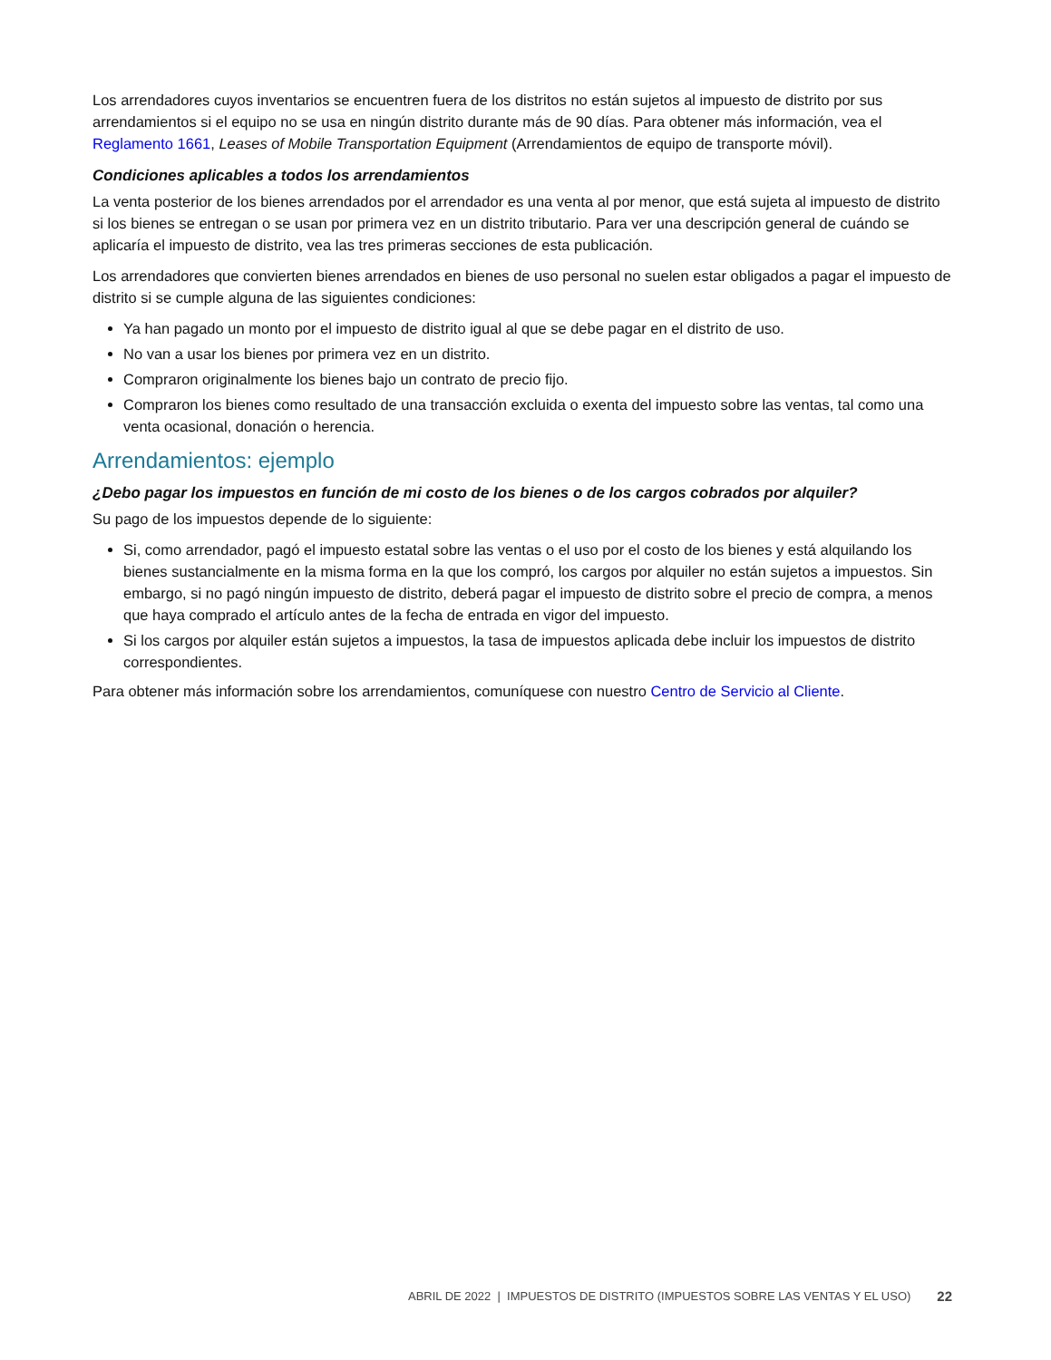Los arrendadores cuyos inventarios se encuentren fuera de los distritos no están sujetos al impuesto de distrito por sus arrendamientos si el equipo no se usa en ningún distrito durante más de 90 días. Para obtener más información, vea el Reglamento 1661, Leases of Mobile Transportation Equipment (Arrendamientos de equipo de transporte móvil).
Condiciones aplicables a todos los arrendamientos
La venta posterior de los bienes arrendados por el arrendador es una venta al por menor, que está sujeta al impuesto de distrito si los bienes se entregan o se usan por primera vez en un distrito tributario. Para ver una descripción general de cuándo se aplicaría el impuesto de distrito, vea las tres primeras secciones de esta publicación.
Los arrendadores que convierten bienes arrendados en bienes de uso personal no suelen estar obligados a pagar el impuesto de distrito si se cumple alguna de las siguientes condiciones:
Ya han pagado un monto por el impuesto de distrito igual al que se debe pagar en el distrito de uso.
No van a usar los bienes por primera vez en un distrito.
Compraron originalmente los bienes bajo un contrato de precio fijo.
Compraron los bienes como resultado de una transacción excluida o exenta del impuesto sobre las ventas, tal como una venta ocasional, donación o herencia.
Arrendamientos: ejemplo
¿Debo pagar los impuestos en función de mi costo de los bienes o de los cargos cobrados por alquiler?
Su pago de los impuestos depende de lo siguiente:
Si, como arrendador, pagó el impuesto estatal sobre las ventas o el uso por el costo de los bienes y está alquilando los bienes sustancialmente en la misma forma en la que los compró, los cargos por alquiler no están sujetos a impuestos. Sin embargo, si no pagó ningún impuesto de distrito, deberá pagar el impuesto de distrito sobre el precio de compra, a menos que haya comprado el artículo antes de la fecha de entrada en vigor del impuesto.
Si los cargos por alquiler están sujetos a impuestos, la tasa de impuestos aplicada debe incluir los impuestos de distrito correspondientes.
Para obtener más información sobre los arrendamientos, comuníquese con nuestro Centro de Servicio al Cliente.
ABRIL DE 2022 | IMPUESTOS DE DISTRITO (IMPUESTOS SOBRE LAS VENTAS Y EL USO) 22